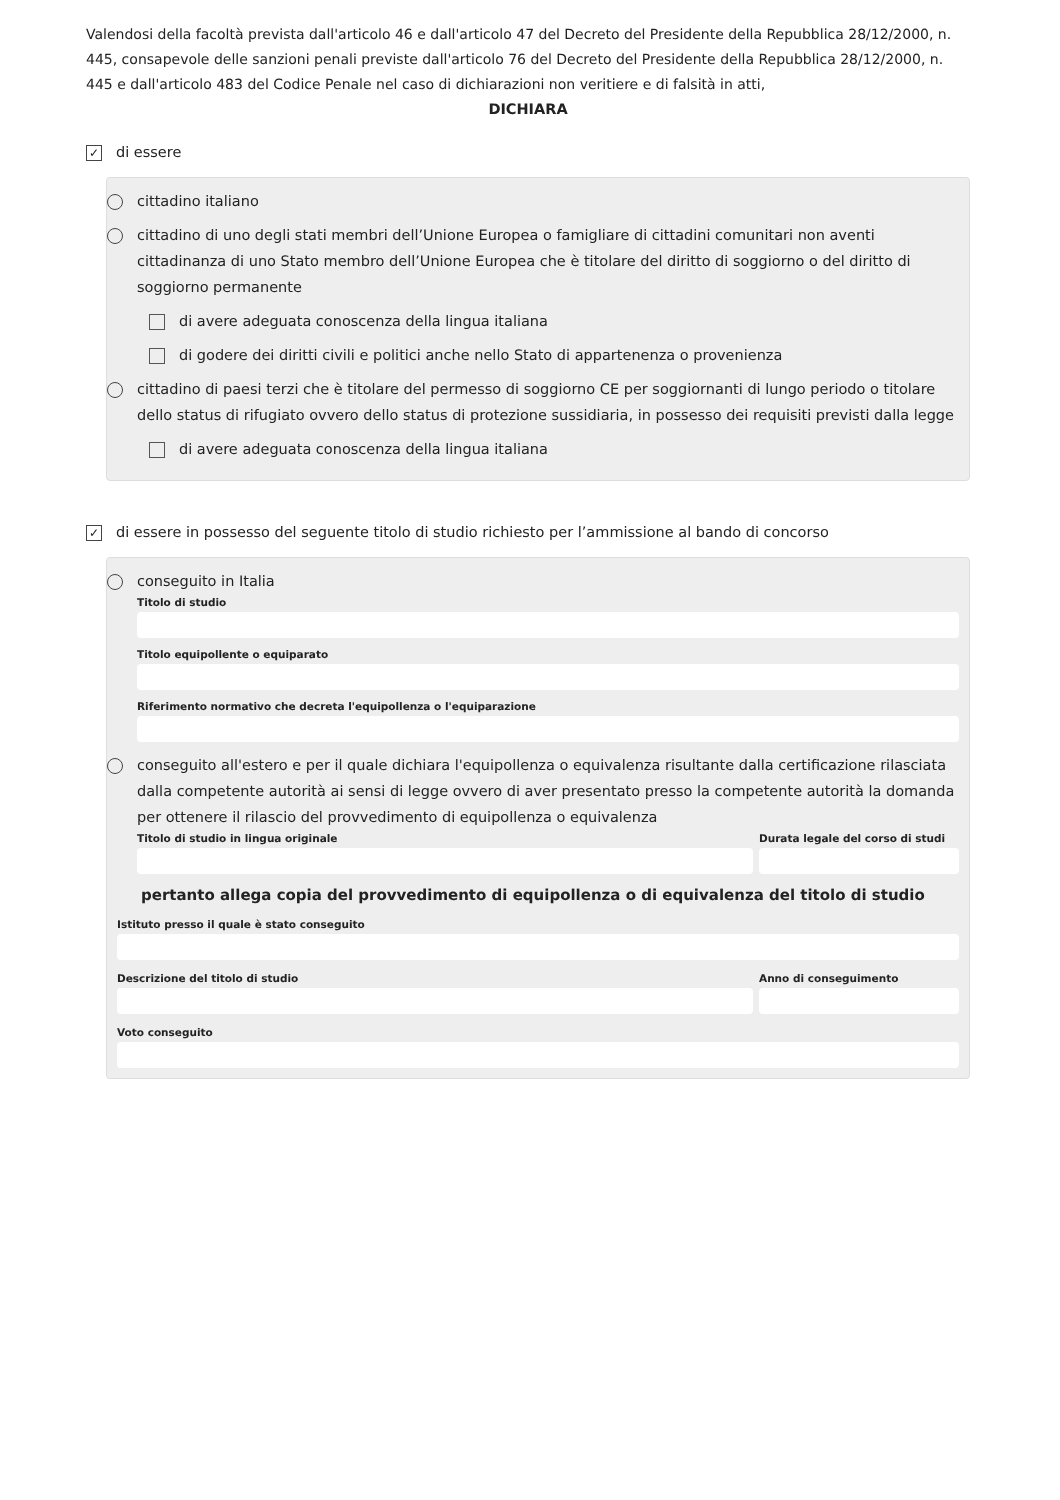Valendosi della facoltà prevista dall'articolo 46 e dall'articolo 47 del Decreto del Presidente della Repubblica 28/12/2000, n. 445, consapevole delle sanzioni penali previste dall'articolo 76 del Decreto del Presidente della Repubblica 28/12/2000, n. 445 e dall'articolo 483 del Codice Penale nel caso di dichiarazioni non veritiere e di falsità in atti,
DICHIARA
✓ di essere
cittadino italiano
cittadino di uno degli stati membri dell’Unione Europea o famigliare di cittadini comunitari non aventi cittadinanza di uno Stato membro dell’Unione Europea che è titolare del diritto di soggiorno o del diritto di soggiorno permanente
di avere adeguata conoscenza della lingua italiana
di godere dei diritti civili e politici anche nello Stato di appartenenza o provenienza
cittadino di paesi terzi che è titolare del permesso di soggiorno CE per soggiornanti di lungo periodo o titolare dello status di rifugiato ovvero dello status di protezione sussidiaria, in possesso dei requisiti previsti dalla legge
di avere adeguata conoscenza della lingua italiana
✓ di essere in possesso del seguente titolo di studio richiesto per l’ammissione al bando di concorso
conseguito in Italia
Titolo di studio
Titolo equipollente o equiparato
Riferimento normativo che decreta l'equipollenza o l'equiparazione
conseguito all'estero e per il quale dichiara l'equipollenza o equivalenza risultante dalla certificazione rilasciata dalla competente autorità ai sensi di legge ovvero di aver presentato presso la competente autorità la domanda per ottenere il rilascio del provvedimento di equipollenza o equivalenza
Titolo di studio in lingua originale
Durata legale del corso di studi
pertanto allega copia del provvedimento di equipollenza o di equivalenza del titolo di studio
Istituto presso il quale è stato conseguito
Descrizione del titolo di studio
Anno di conseguimento
Voto conseguito